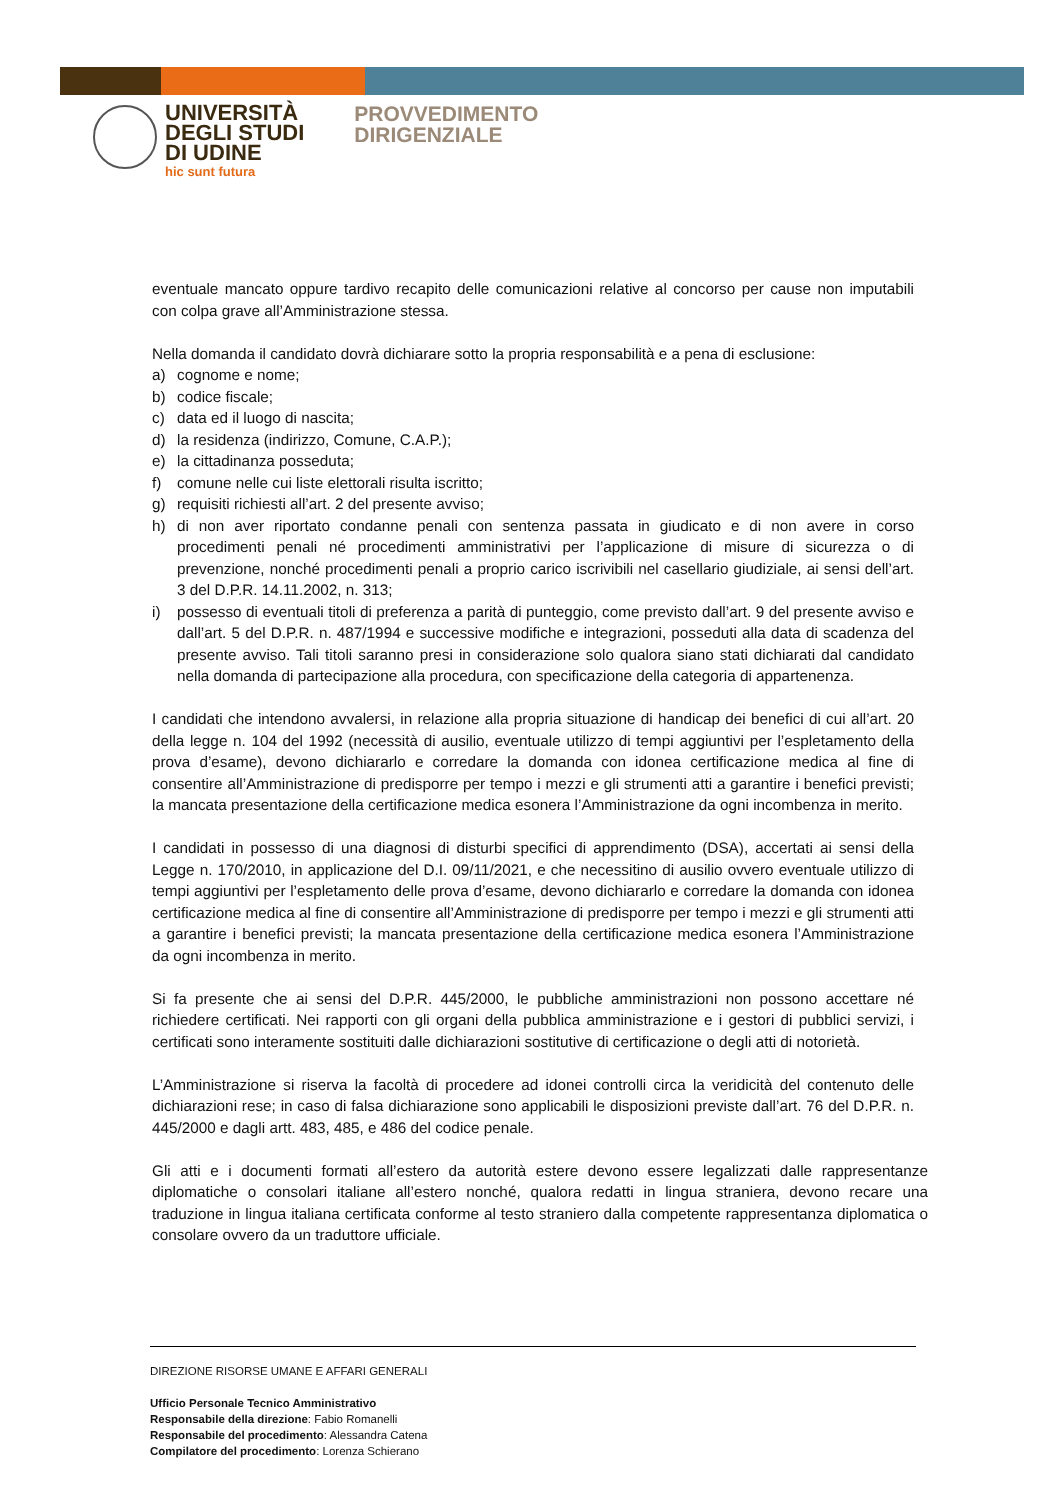UNIVERSITÀ
DEGLI STUDI
DI UDINE
hic sunt futura
PROVVEDIMENTO
DIRIGENZIALE
eventuale mancato oppure tardivo recapito delle comunicazioni relative al concorso per cause non imputabili con colpa grave all’Amministrazione stessa.
Nella domanda il candidato dovrà dichiarare sotto la propria responsabilità e a pena di esclusione:
a) cognome e nome;
b) codice fiscale;
c) data ed il luogo di nascita;
d) la residenza (indirizzo, Comune, C.A.P.);
e) la cittadinanza posseduta;
f) comune nelle cui liste elettorali risulta iscritto;
g) requisiti richiesti all’art. 2 del presente avviso;
h) di non aver riportato condanne penali con sentenza passata in giudicato e di non avere in corso procedimenti penali né procedimenti amministrativi per l’applicazione di misure di sicurezza o di prevenzione, nonché procedimenti penali a proprio carico iscrivibili nel casellario giudiziale, ai sensi dell’art. 3 del D.P.R. 14.11.2002, n. 313;
i) possesso di eventuali titoli di preferenza a parità di punteggio, come previsto dall’art. 9 del presente avviso e dall’art. 5 del D.P.R. n. 487/1994 e successive modifiche e integrazioni, posseduti alla data di scadenza del presente avviso. Tali titoli saranno presi in considerazione solo qualora siano stati dichiarati dal candidato nella domanda di partecipazione alla procedura, con specificazione della categoria di appartenenza.
I candidati che intendono avvalersi, in relazione alla propria situazione di handicap dei benefici di cui all’art. 20 della legge n. 104 del 1992 (necessità di ausilio, eventuale utilizzo di tempi aggiuntivi per l’espletamento della prova d’esame), devono dichiararlo e corredare la domanda con idonea certificazione medica al fine di consentire all’Amministrazione di predisporre per tempo i mezzi e gli strumenti atti a garantire i benefici previsti; la mancata presentazione della certificazione medica esonera l’Amministrazione da ogni incombenza in merito.
I candidati in possesso di una diagnosi di disturbi specifici di apprendimento (DSA), accertati ai sensi della Legge n. 170/2010, in applicazione del D.I. 09/11/2021, e che necessitino di ausilio ovvero eventuale utilizzo di tempi aggiuntivi per l’espletamento delle prova d’esame, devono dichiararlo e corredare la domanda con idonea certificazione medica al fine di consentire all’Amministrazione di predisporre per tempo i mezzi e gli strumenti atti a garantire i benefici previsti; la mancata presentazione della certificazione medica esonera l’Amministrazione da ogni incombenza in merito.
Si fa presente che ai sensi del D.P.R. 445/2000, le pubbliche amministrazioni non possono accettare né richiedere certificati. Nei rapporti con gli organi della pubblica amministrazione e i gestori di pubblici servizi, i certificati sono interamente sostituiti dalle dichiarazioni sostitutive di certificazione o degli atti di notorietà.
L’Amministrazione si riserva la facoltà di procedere ad idonei controlli circa la veridicità del contenuto delle dichiarazioni rese; in caso di falsa dichiarazione sono applicabili le disposizioni previste dall’art. 76 del D.P.R. n. 445/2000 e dagli artt. 483, 485, e 486 del codice penale.
Gli atti e i documenti formati all’estero da autorità estere devono essere legalizzati dalle rappresentanze diplomatiche o consolari italiane all’estero nonché, qualora redatti in lingua straniera, devono recare una traduzione in lingua italiana certificata conforme al testo straniero dalla competente rappresentanza diplomatica o consolare ovvero da un traduttore ufficiale.
DIREZIONE RISORSE UMANE E AFFARI GENERALI
Ufficio Personale Tecnico Amministrativo
Responsabile della direzione: Fabio Romanelli
Responsabile del procedimento: Alessandra Catena
Compilatore del procedimento: Lorenza Schierano